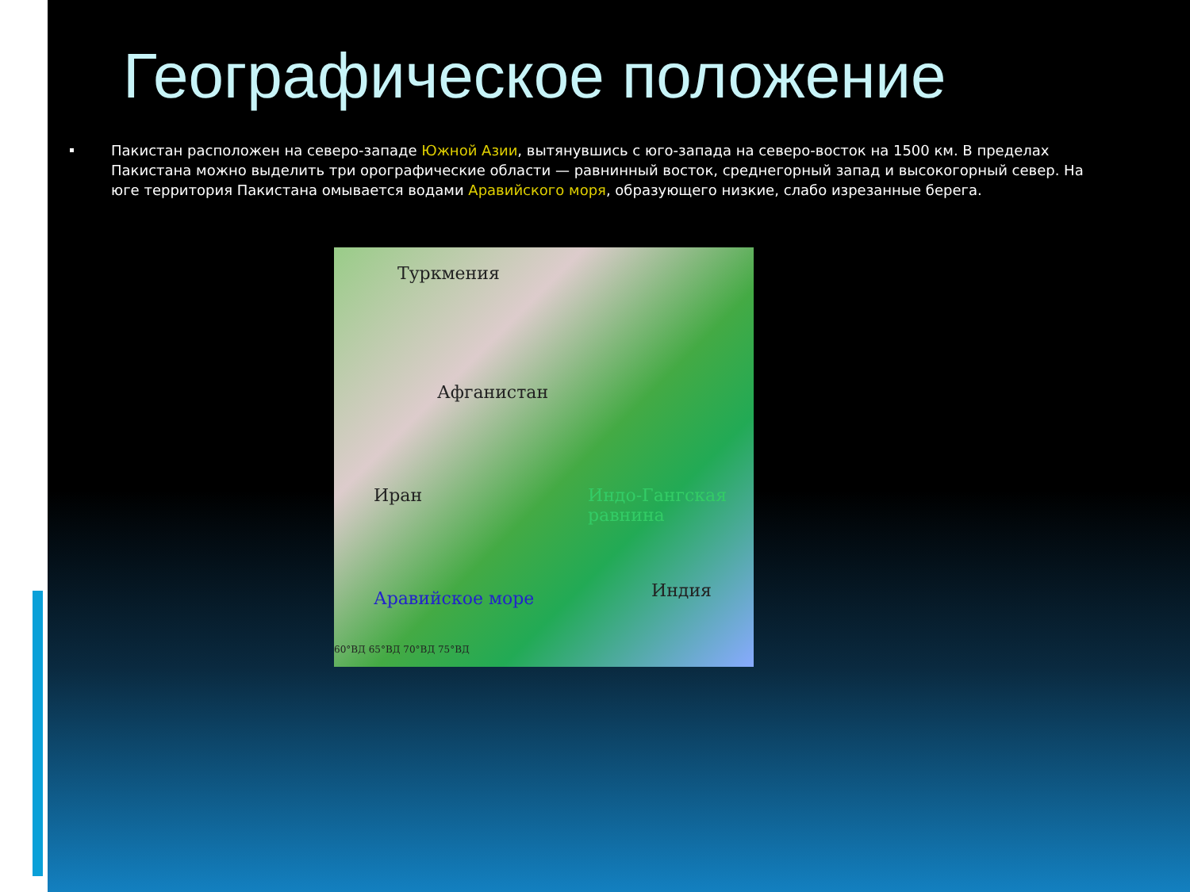Географическое положение
Пакистан расположен на северо-западе Южной Азии, вытянувшись с юго-запада на северо-восток на 1500 км. В пределах Пакистана можно выделить три орографические области — равнинный восток, среднегорный запад и высокогорный север. На юге территория Пакистана омывается водами Аравийского моря, образующего низкие, слабо изрезанные берега.
Туркмения
Афганистан
Иран Индо-Гангская равнина
Индия Аравийское море
60°ВД 65°ВД 70°ВД 75°ВД